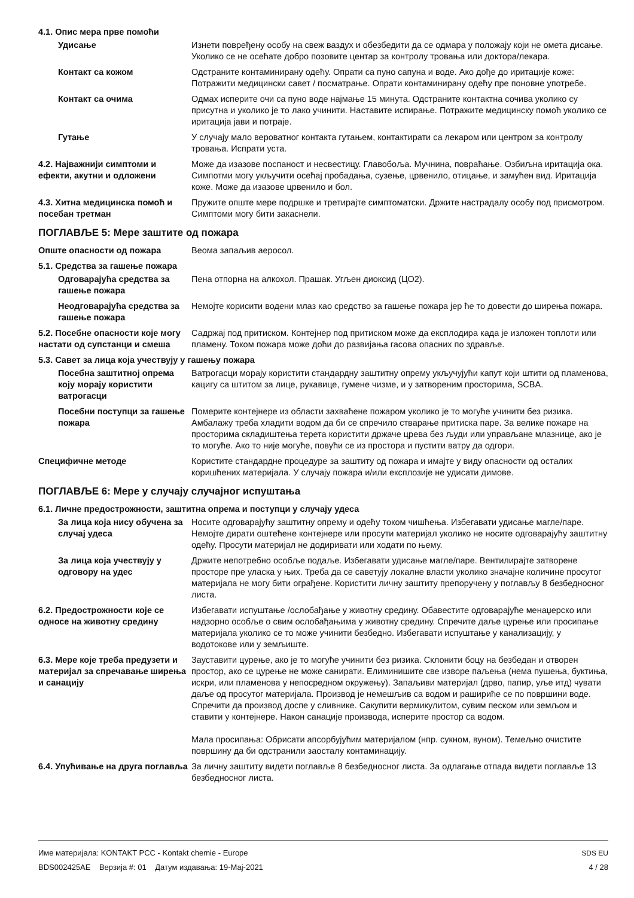4.1. Опис мера прве помоћи
Удисање Изнети повређену особу на свеж ваздух и обезбедити да се одмара у положају који не омета дисање. Уколико се не осећате добро позовите центар за контролу тровања или доктора/лекара.
Контакт са кожом Одстраните контаминирану одећу. Опрати са пуно сапуна и воде. Ако дође до иритације коже: Потражити медицински савет / посматрање. Опрати контаминирану одећу пре поновне употребе.
Контакт са очима Одмах исперите очи са пуно воде најмање 15 минута. Одстраните контактна сочива уколико су присутна и уколико је то лако учинити. Наставите испирање. Потражите медицинску помоћ уколико се иритација јави и потраје.
Гутање У случају мало вероватног контакта гутањем, контактирати са лекаром или центром за контролу тровања. Испрати уста.
4.2. Најважнији симптоми и ефекти, акутни и одложени
Може да изазове поспаност и несвестицу. Главобоља. Мучнина, повраћање. Озбиљна иритација ока. Симпотми могу укључити осећај пробадања, сузење, црвенило, отицање, и замућен вид. Иритација коже. Може да изазове црвенило и бол.
4.3. Хитна медицинска помоћ и посебан третман
Пружите опште мере подршке и третирајте симптоматски. Држите настрадалу особу под присмотром. Симптоми могу бити закаснели.
ПОГЛАВЉЕ 5: Мере заштите од пожара
Опште опасности од пожара Веома запаљив аеросол.
5.1. Средства за гашење пожара
Одговарајућа средства за гашење пожара
Пена отпорна на алкохол. Прашак. Угљен диоксид (ЦО2).
Неодговарајућа средства за гашење пожара
Немојте корисити водени млаз као средство за гашење пожара јер ће то довести до ширења пожара.
5.2. Посебне опасности које могу настати од супстанци и смеша
Садржај под притиском. Контејнер под притиском може да експлодира када је изложен топлоти или пламену. Током пожара може доћи до развијања гасова опасних по здравље.
5.3. Савет за лица која учествују у гашењу пожара
Посебна заштитној опрема коју морају користити ватрогасци
Ватрогасци морају користити стандардну заштитну опрему укључујући капут који штити од пламенова, кацигу са штитом за лице, рукавице, гумене чизме, и у затвореним просторима, SCBA.
Посебни поступци за гашење пожара
Померите контејнере из области захваћене пожаром уколико је то могуће учинити без ризика. Амбалажу треба хладити водом да би се спречило стварање притиска паре. За велике пожаре на просторима складиштења терета користити држаче црева без људи или управљане млазнице, ако је то могуће. Ако то није могуће, повући се из простора и пустити ватру да одгори.
Специфичне методе Користите стандардне процедуре за заштиту од пожара и имајте у виду опасности од осталих коришћених материјала. У случају пожара и/или експлозије не удисати димове.
ПОГЛАВЉЕ 6: Мере у случају случајног испуштања
6.1. Личне предострожности, заштитна опрема и поступци у случају удеса
За лица која нису обучена за случај удеса
Носите одговарајућу заштитну опрему и одећу током чишћења. Избегавати удисање магле/паре. Немојте дирати оштећене контејнере или просути материјал уколико не носите одговарајућу заштитну одећу. Просути материјал не додиривати или ходати по њему.
За лица која учествују у одговору на удес
Држите непотребно особље подаље. Избегавати удисање магле/паре. Вентилирајте затворене просторе пре уласка у њих. Треба да се саветују локалне власти уколико значајне количине просутог материјала не могу бити ограђене. Користити личну заштиту препоручену у поглављу 8 безбедносног листа.
6.2. Предострожности које се односе на животну средину
Избегавати испуштање /ослобађање у животну средину. Обавестите одговарајуће менаџерско или надзорно особље о свим ослобађањима у животну средину. Спречите даље цурење или просипање материјала уколико се то може учинити безбедно. Избегавати испуштање у канализацију, у водотокове или у земљиште.
6.3. Мере које треба предузети и материјал за спречавање ширења и санацију
Зауставити цурење, ако је то могуће учинити без ризика. Склонити боцу на безбедан и отворен простор, ако се цурење не може санирати. Елиминишите све изворе паљења (нема пушења, буктиња, искри, или пламенова у непосредном окружењу). Запаљиви материјал (дрво, папир, уље итд) чувати даље од просутог материјала. Производ је немешљив са водом и рашириће се по површини воде. Спречити да производ доспе у сливнике. Сакупити вермикулитом, сувим песком или земљом и ставити у контејнере. Након санације производа, исперите простор са водом.
Мала просипања: Обрисати апсорбујућим материјалом (нпр. сукном, вуном). Темељно очистите површину да би одстранили заосталу контаминацију.
6.4. Упућивање на друга поглавља
За личну заштиту видети поглавље 8 безбедносног листа. За одлагање отпада видети поглавље 13 безбедносног листа.
Име материјала: KONTAKT PCC - Kontakt chemie - Europe
BDS002425AE Верзија #: 01 Датум издавања: 19-Мај-2021
SDS EU
4 / 28